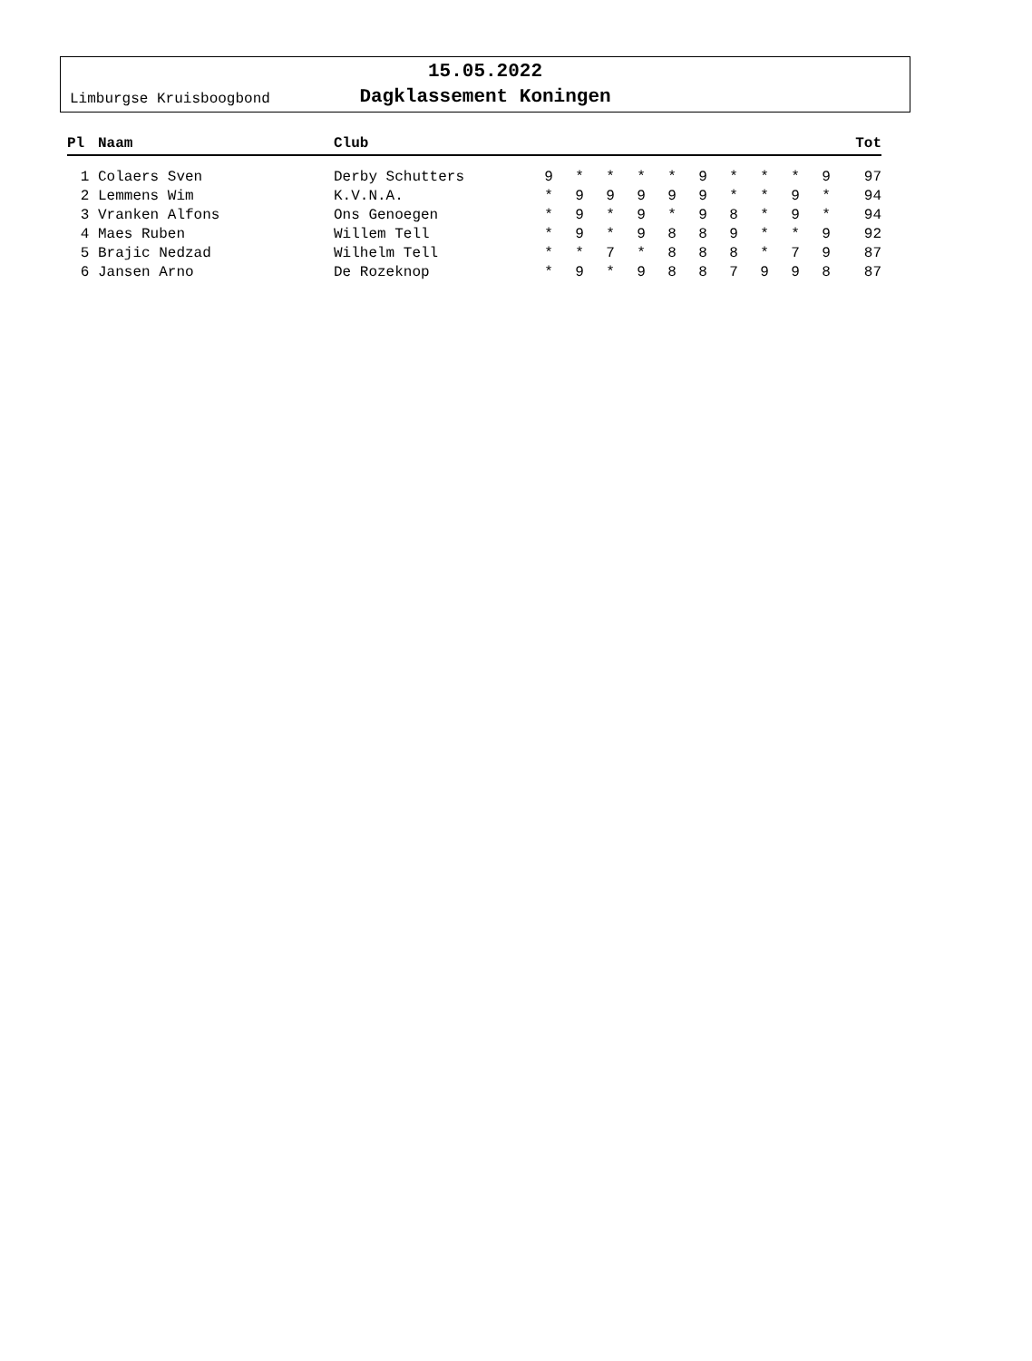Limburgse Kruisboogbond
15.05.2022
Dagklassement Koningen
| Pl | Naam | Club | | | | | | | | | | | Tot |
| --- | --- | --- | --- | --- | --- | --- | --- | --- | --- | --- | --- | --- | --- |
| 1 | Colaers Sven | Derby Schutters | 9 | * | * | * | * | 9 | * | * | * | 9 | 97 |
| 2 | Lemmens Wim | K.V.N.A. | * | 9 | 9 | 9 | 9 | 9 | * | * | 9 | * | 94 |
| 3 | Vranken Alfons | Ons Genoegen | * | 9 | * | 9 | * | 9 | 8 | * | 9 | * | 94 |
| 4 | Maes Ruben | Willem Tell | * | 9 | * | 9 | 8 | 8 | 9 | * | * | 9 | 92 |
| 5 | Brajic Nedzad | Wilhelm Tell | * | * | 7 | * | 8 | 8 | 8 | * | 7 | 9 | 87 |
| 6 | Jansen Arno | De Rozeknop | * | 9 | * | 9 | 8 | 8 | 7 | 9 | 9 | 8 | 87 |